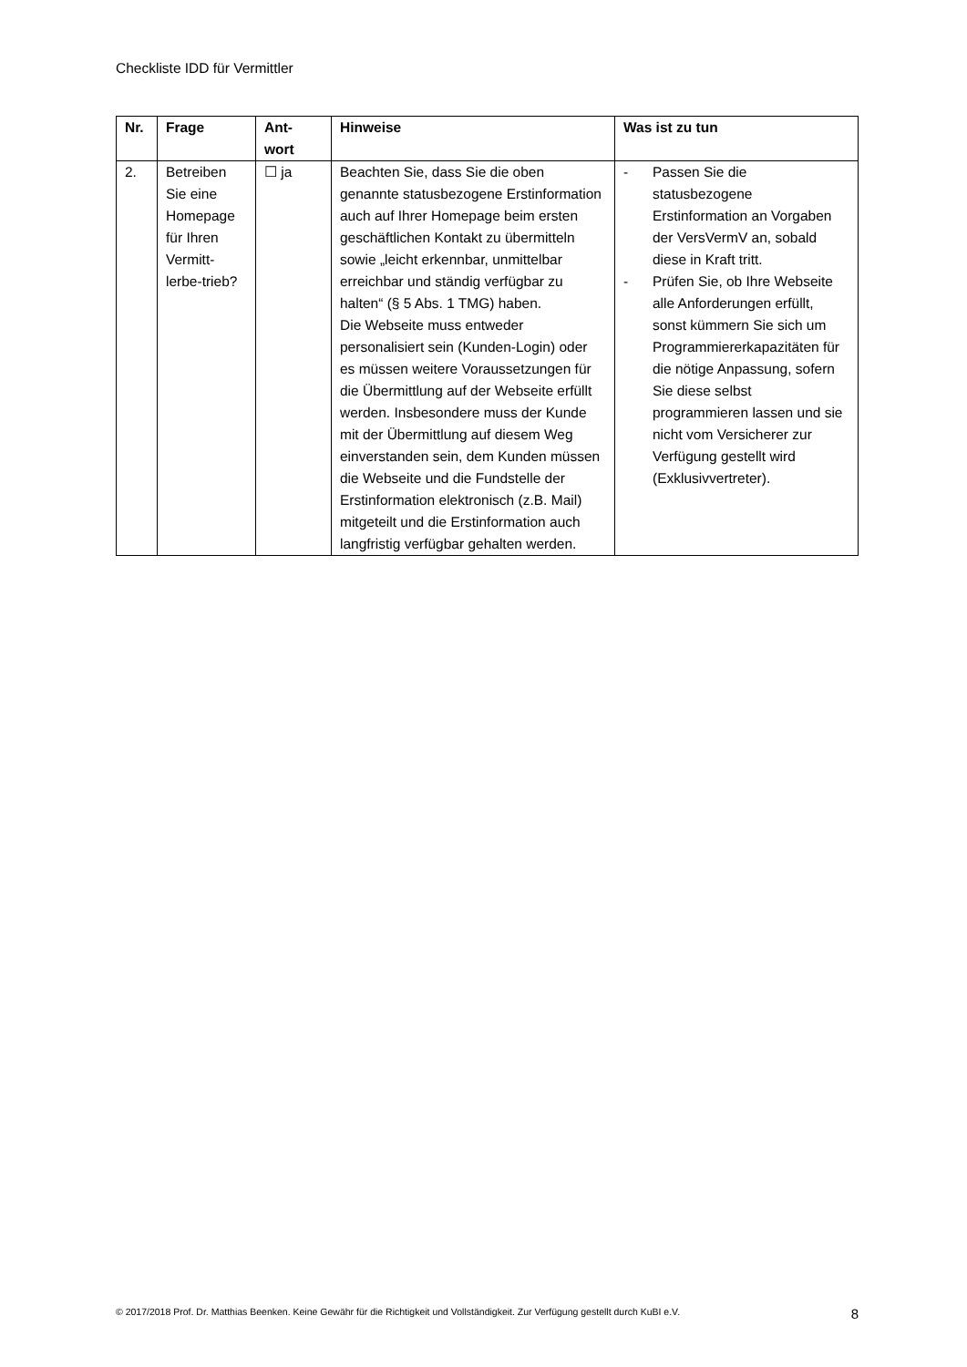Checkliste IDD für Vermittler
| Nr. | Frage | Ant- wort | Hinweise | Was ist zu tun |
| --- | --- | --- | --- | --- |
| 2. | Betreiben Sie eine Homepage für Ihren Vermitt-lerbe-trieb? | ☐ ja | Beachten Sie, dass Sie die oben genannte statusbezogene Erstinformation auch auf Ihrer Homepage beim ersten geschäftlichen Kontakt zu übermitteln sowie „leicht erkennbar, unmittelbar erreichbar und ständig verfügbar zu halten“ (§ 5 Abs. 1 TMG) haben. Die Webseite muss entweder personalisiert sein (Kunden-Login) oder es müssen weitere Voraussetzungen für die Übermittlung auf der Webseite erfüllt werden. Insbesondere muss der Kunde mit der Übermittlung auf diesem Weg einverstanden sein, dem Kunden müssen die Webseite und die Fundstelle der Erstinformation elektronisch (z.B. Mail) mitgeteilt und die Erstinformation auch langfristig verfügbar gehalten werden. | - Passen Sie die statusbezogene Erstinformation an Vorgaben der VersVermV an, sobald diese in Kraft tritt. - Prüfen Sie, ob Ihre Webseite alle Anforderungen erfüllt, sonst kümmern Sie sich um Programmiererkapazitäten für die nötige Anpassung, sofern Sie diese selbst programmieren lassen und sie nicht vom Versicherer zur Verfügung gestellt wird (Exklusivvertreter). |
© 2017/2018 Prof. Dr. Matthias Beenken. Keine Gewähr für die Richtigkeit und Vollständigkeit. Zur Verfügung gestellt durch KuBI e.V. 8